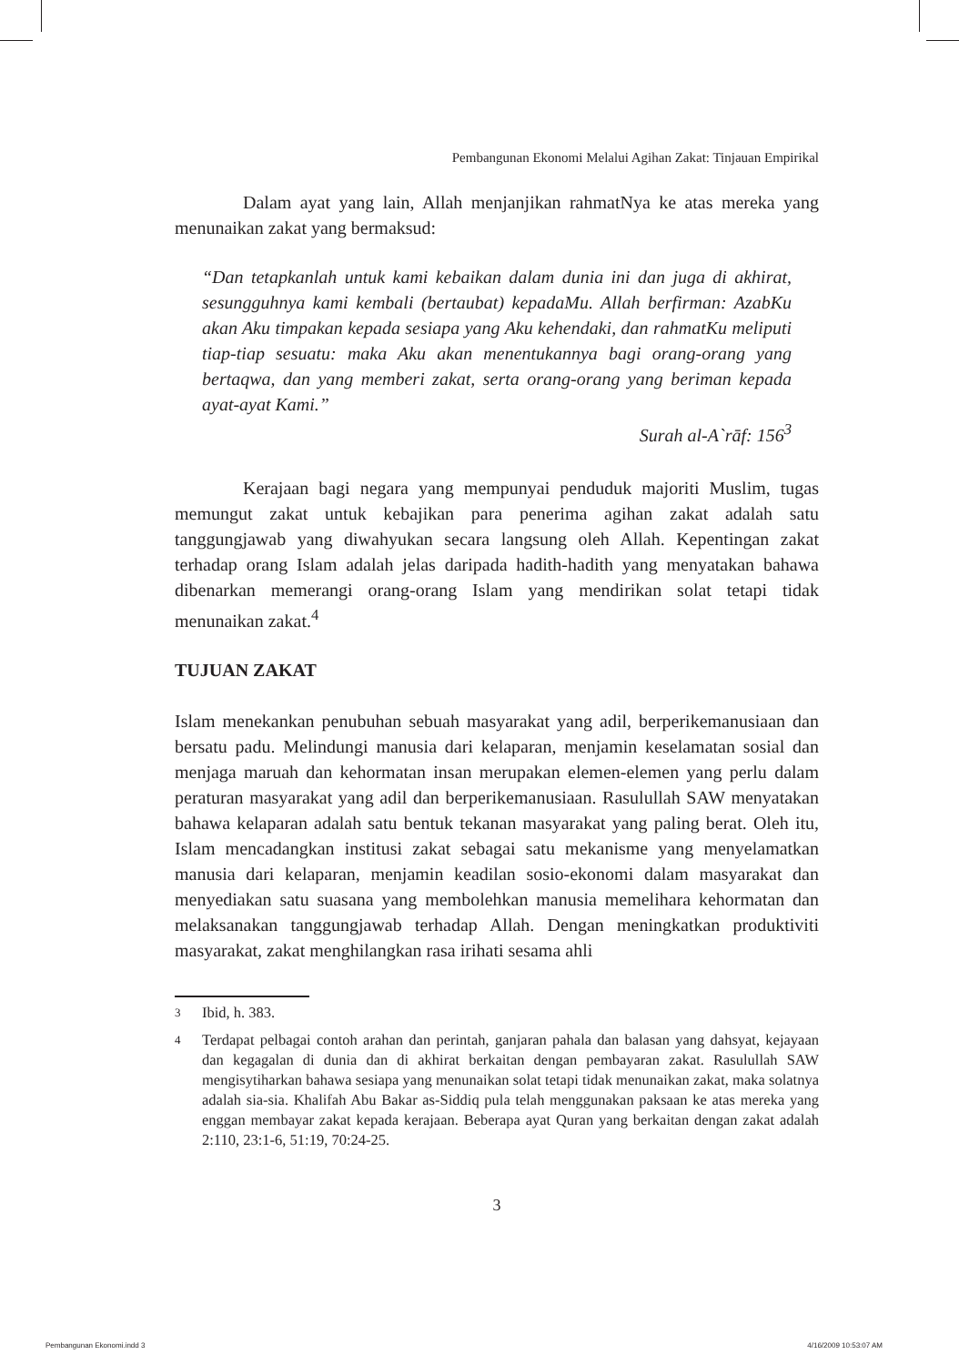Pembangunan Ekonomi Melalui Agihan Zakat: Tinjauan Empirikal
Dalam ayat yang lain, Allah menjanjikan rahmatNya ke atas mereka yang menunaikan zakat yang bermaksud:
“Dan tetapkanlah untuk kami kebaikan dalam dunia ini dan juga di akhirat, sesungguhnya kami kembali (bertaubat) kepadaMu. Allah berfirman: AzabKu akan Aku timpakan kepada sesiapa yang Aku kehendaki, dan rahmatKu meliputi tiap-tiap sesuatu: maka Aku akan menentukannya bagi orang-orang yang bertaqwa, dan yang memberi zakat, serta orang-orang yang beriman kepada ayat-ayat Kami.”
Surah al-A`rāf: 156<sup>3</sup>
Kerajaan bagi negara yang mempunyai penduduk majoriti Muslim, tugas memungut zakat untuk kebajikan para penerima agihan zakat adalah satu tanggungjawab yang diwahyukan secara langsung oleh Allah. Kepentingan zakat terhadap orang Islam adalah jelas daripada hadith-hadith yang menyatakan bahawa dibenarkan memerangi orang-orang Islam yang mendirikan solat tetapi tidak menunaikan zakat.<sup>4</sup>
TUJUAN ZAKAT
Islam menekankan penubuhan sebuah masyarakat yang adil, berperikemanusiaan dan bersatu padu. Melindungi manusia dari kelaparan, menjamin keselamatan sosial dan menjaga maruah dan kehormatan insan merupakan elemen-elemen yang perlu dalam peraturan masyarakat yang adil dan berperikemanusiaan. Rasulullah SAW menyatakan bahawa kelaparan adalah satu bentuk tekanan masyarakat yang paling berat. Oleh itu, Islam mencadangkan institusi zakat sebagai satu mekanisme yang menyelamatkan manusia dari kelaparan, menjamin keadilan sosio-ekonomi dalam masyarakat dan menyediakan satu suasana yang membolehkan manusia memelihara kehormatan dan melaksanakan tanggungjawab terhadap Allah. Dengan meningkatkan produktiviti masyarakat, zakat menghilangkan rasa irihati sesama ahli
3 Ibid, h. 383.
4 Terdapat pelbagai contoh arahan dan perintah, ganjaran pahala dan balasan yang dahsyat, kejayaan dan kegagalan di dunia dan di akhirat berkaitan dengan pembayaran zakat. Rasulullah SAW mengisytiharkan bahawa sesiapa yang menunaikan solat tetapi tidak menunaikan zakat, maka solatnya adalah sia-sia. Khalifah Abu Bakar as-Siddiq pula telah menggunakan paksaan ke atas mereka yang enggan membayar zakat kepada kerajaan. Beberapa ayat Quran yang berkaitan dengan zakat adalah 2:110, 23:1-6, 51:19, 70:24-25.
3
Pembangunan Ekonomi.indd 3 4/16/2009 10:53:07 AM